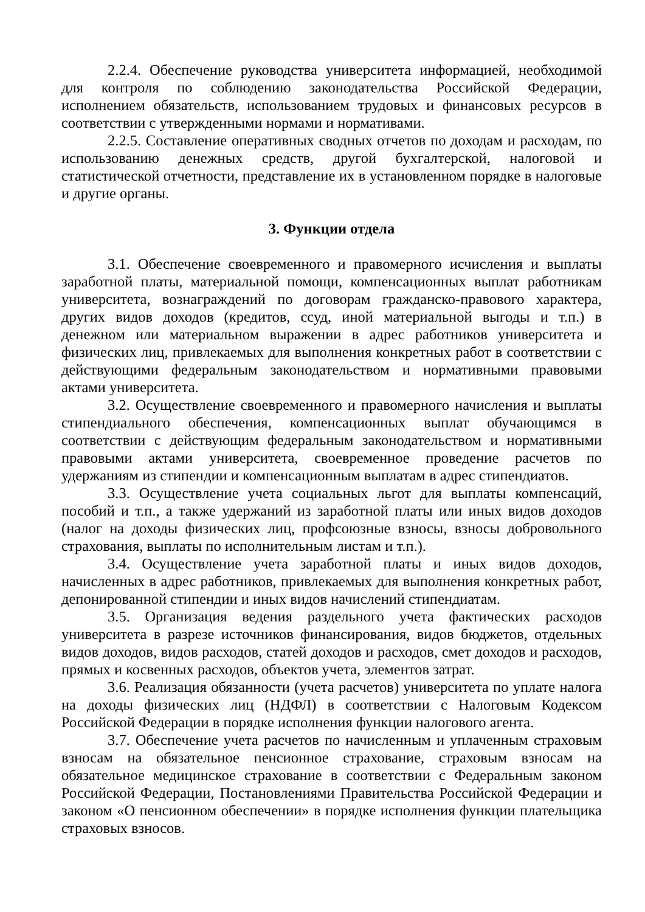2.2.4. Обеспечение руководства университета информацией, необходимой для контроля по соблюдению законодательства Российской Федерации, исполнением обязательств, использованием трудовых и финансовых ресурсов в соответствии с утвержденными нормами и нормативами.
2.2.5. Составление оперативных сводных отчетов по доходам и расходам, по использованию денежных средств, другой бухгалтерской, налоговой и статистической отчетности, представление их в установленном порядке в налоговые и другие органы.
3. Функции отдела
3.1. Обеспечение своевременного и правомерного исчисления и выплаты заработной платы, материальной помощи, компенсационных выплат работникам университета, вознаграждений по договорам гражданско-правового характера, других видов доходов (кредитов, ссуд, иной материальной выгоды и т.п.) в денежном или материальном выражении в адрес работников университета и физических лиц, привлекаемых для выполнения конкретных работ в соответствии с действующими федеральным законодательством и нормативными правовыми актами университета.
3.2. Осуществление своевременного и правомерного начисления и выплаты стипендиального обеспечения, компенсационных выплат обучающимся в соответствии с действующим федеральным законодательством и нормативными правовыми актами университета, своевременное проведение расчетов по удержаниям из стипендии и компенсационным выплатам в адрес стипендиатов.
3.3. Осуществление учета социальных льгот для выплаты компенсаций, пособий и т.п., а также удержаний из заработной платы или иных видов доходов (налог на доходы физических лиц, профсоюзные взносы, взносы добровольного страхования, выплаты по исполнительным листам и т.п.).
3.4. Осуществление учета заработной платы и иных видов доходов, начисленных в адрес работников, привлекаемых для выполнения конкретных работ, депонированной стипендии и иных видов начислений стипендиатам.
3.5. Организация ведения раздельного учета фактических расходов университета в разрезе источников финансирования, видов бюджетов, отдельных видов доходов, видов расходов, статей доходов и расходов, смет доходов и расходов, прямых и косвенных расходов, объектов учета, элементов затрат.
3.6. Реализация обязанности (учета расчетов) университета по уплате налога на доходы физических лиц (НДФЛ) в соответствии с Налоговым Кодексом Российской Федерации в порядке исполнения функции налогового агента.
3.7. Обеспечение учета расчетов по начисленным и уплаченным страховым взносам на обязательное пенсионное страхование, страховым взносам на обязательное медицинское страхование в соответствии с Федеральным законом Российской Федерации, Постановлениями Правительства Российской Федерации и законом «О пенсионном обеспечении» в порядке исполнения функции плательщика страховых взносов.